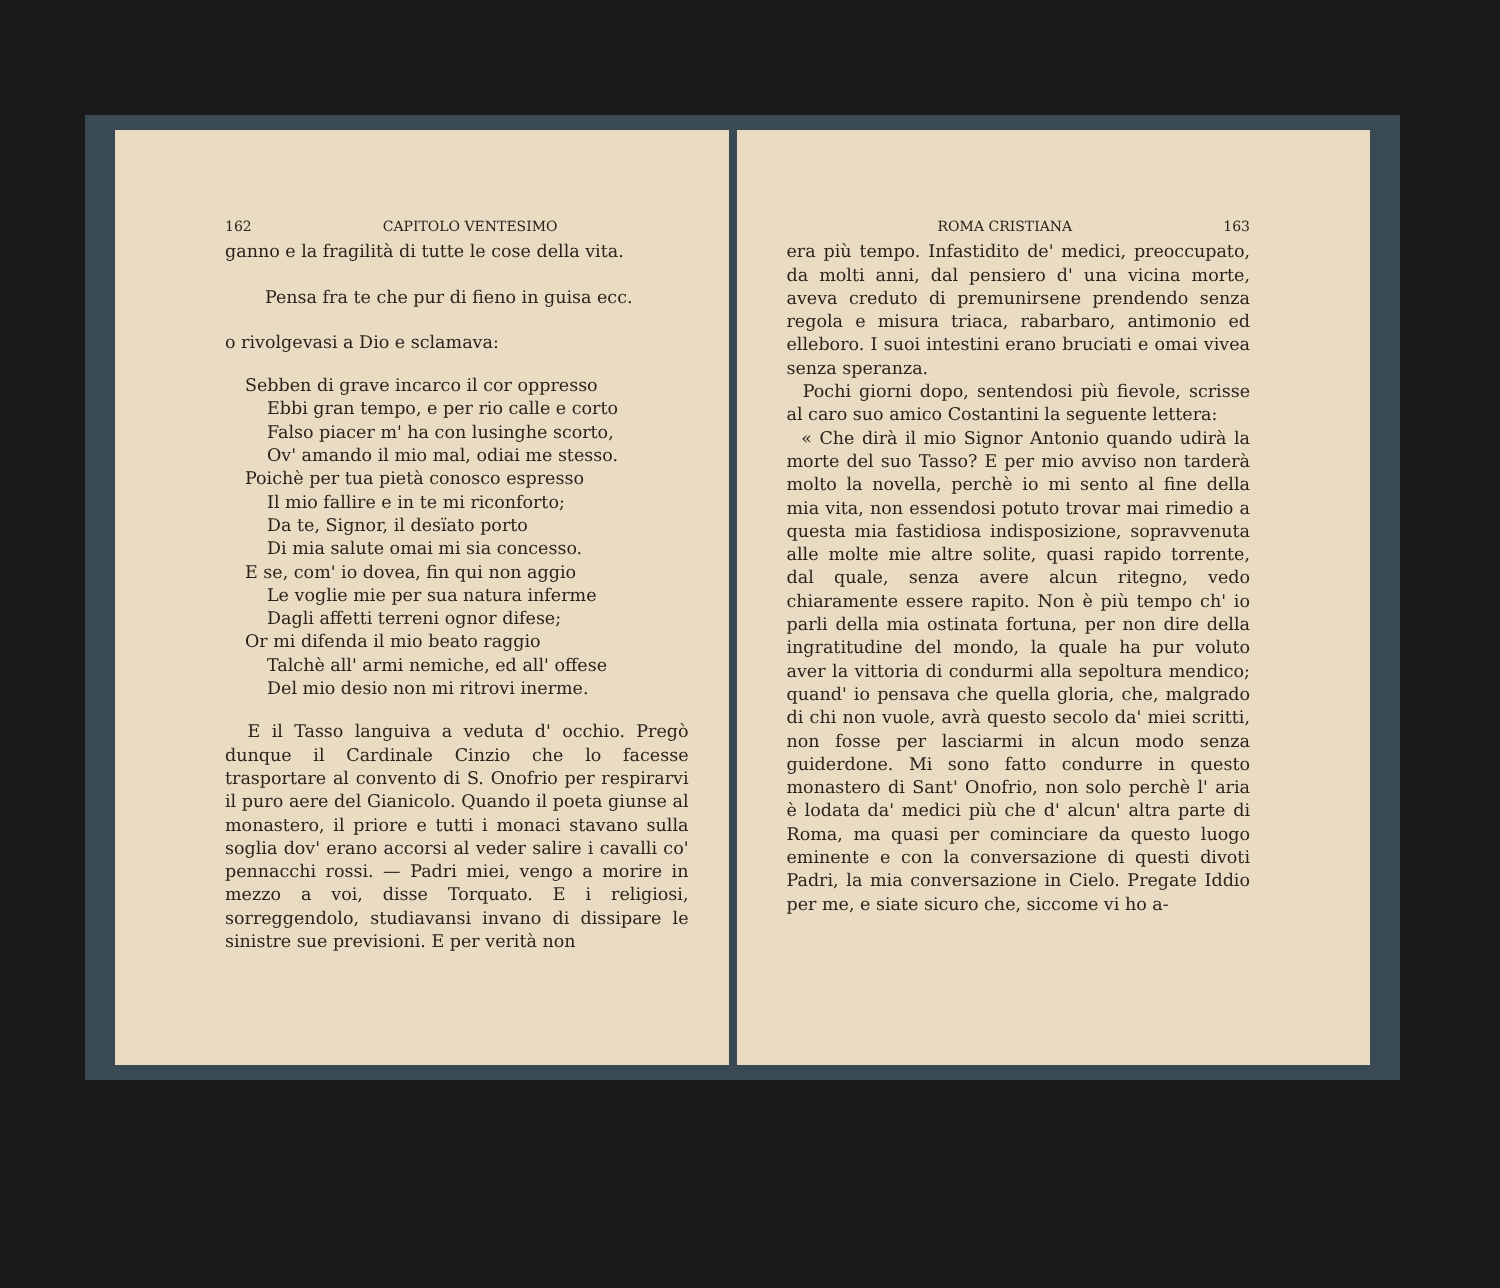162 CAPITOLO VENTESIMO
ganno e la fragilità di tutte le cose della vita.
Pensa fra te che pur di fieno in guisa ecc.
o rivolgevasi a Dio e sclamava:
Sebben di grave incarco il cor oppresso
Ebbi gran tempo, e per rio calle e corto
Falso piacer m' ha con lusinghe scorto,
Ov' amando il mio mal, odiai me stesso.
Poichè per tua pietà conosco espresso
Il mio fallire e in te mi riconforto;
Da te, Signor, il desïato porto
Di mia salute omai mi sia concesso.
E se, com' io dovea, fin qui non aggio
Le voglie mie per sua natura inferme
Dagli affetti terreni ognor difese;
Or mi difenda il mio beato raggio
Talchè all' armi nemiche, ed all' offese
Del mio desio non mi ritrovi inerme.
E il Tasso languiva a veduta d' occhio. Pregò dunque il Cardinale Cinzio che lo facesse trasportare al convento di S. Onofrio per respirarvi il puro aere del Gianicolo. Quando il poeta giunse al monastero, il priore e tutti i monaci stavano sulla soglia dov' erano accorsi al veder salire i cavalli co' pennacchi rossi. — Padri miei, vengo a morire in mezzo a voi, disse Torquato. E i religiosi, sorreggendolo, studiavansi invano di dissipare le sinistre sue previsioni. E per verità non
ROMA CRISTIANA 163
era più tempo. Infastidito de' medici, preoccupato, da molti anni, dal pensiero d' una vicina morte, aveva creduto di premunirsene prendendo senza regola e misura triaca, rabarbaro, antimonio ed elleboro. I suoi intestini erano bruciati e omai vivea senza speranza.
Pochi giorni dopo, sentendosi più fievole, scrisse al caro suo amico Costantini la seguente lettera:
« Che dirà il mio Signor Antonio quando udirà la morte del suo Tasso? E per mio avviso non tarderà molto la novella, perchè io mi sento al fine della mia vita, non essendosi potuto trovar mai rimedio a questa mia fastidiosa indisposizione, sopravvenuta alle molte mie altre solite, quasi rapido torrente, dal quale, senza avere alcun ritegno, vedo chiaramente essere rapito. Non è più tempo ch' io parli della mia ostinata fortuna, per non dire della ingratitudine del mondo, la quale ha pur voluto aver la vittoria di condurmi alla sepoltura mendico; quand' io pensava che quella gloria, che, malgrado di chi non vuole, avrà questo secolo da' miei scritti, non fosse per lasciarmi in alcun modo senza guiderdone. Mi sono fatto condurre in questo monastero di Sant' Onofrio, non solo perchè l' aria è lodata da' medici più che d' alcun' altra parte di Roma, ma quasi per cominciare da questo luogo eminente e con la conversazione di questi divoti Padri, la mia conversazione in Cielo. Pregate Iddio per me, e siate sicuro che, siccome vi ho a-